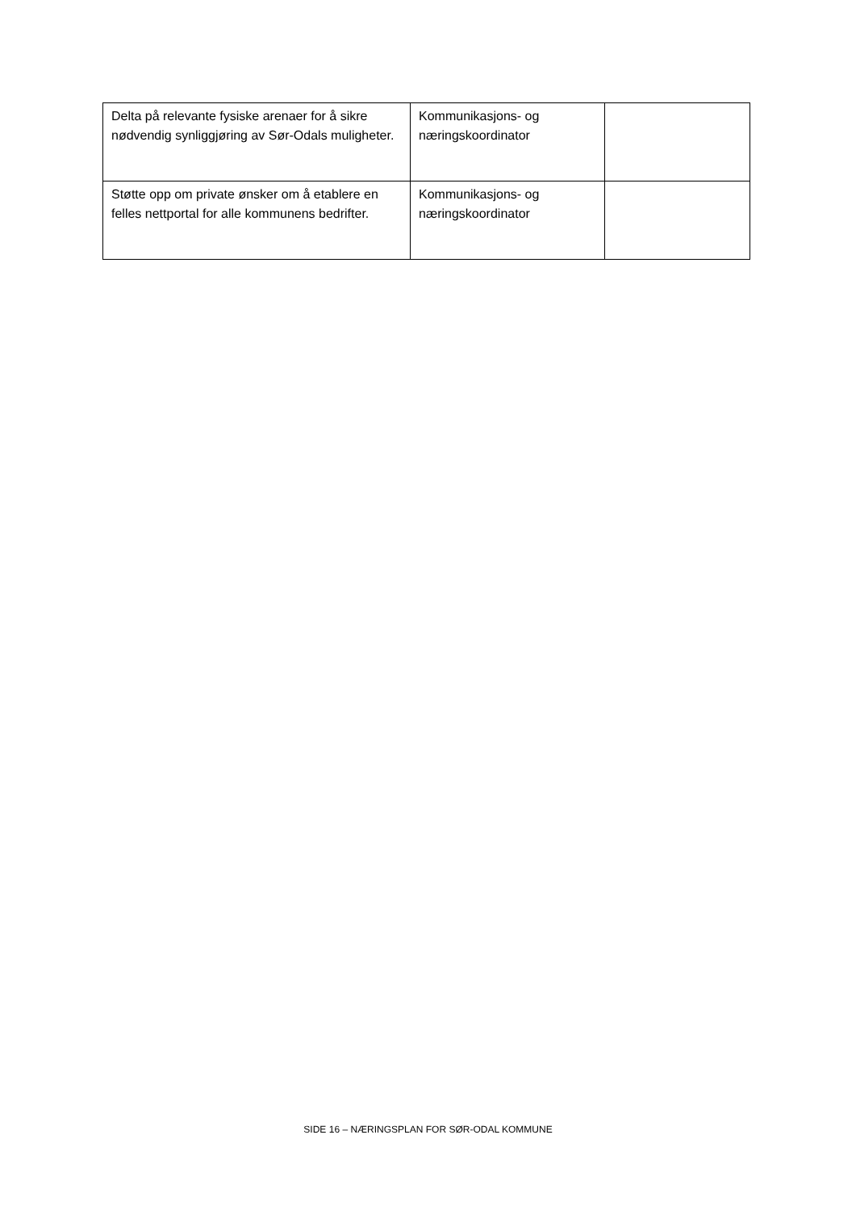| Delta på relevante fysiske arenaer for å sikre nødvendig synliggjøring av Sør-Odals muligheter. | Kommunikasjons- og næringskoordinator | |
| Støtte opp om private ønsker om å etablere en felles nettportal for alle kommunens bedrifter. | Kommunikasjons- og næringskoordinator | |
SIDE 16 – NÆRINGSPLAN FOR SØR-ODAL KOMMUNE